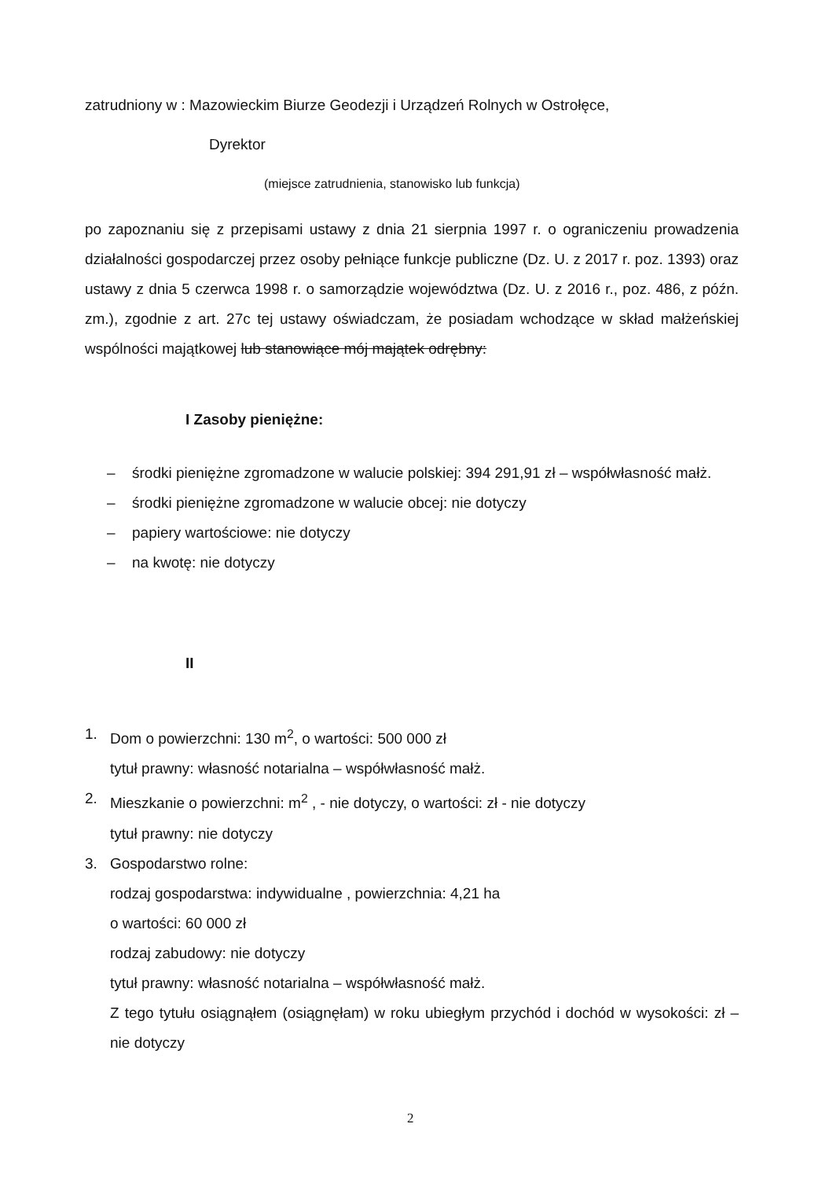zatrudniony w : Mazowieckim Biurze Geodezji i Urządzeń Rolnych w Ostrołęce,
Dyrektor
(miejsce zatrudnienia, stanowisko lub funkcja)
po zapoznaniu się z przepisami ustawy z dnia 21 sierpnia 1997 r. o ograniczeniu prowadzenia działalności gospodarczej przez osoby pełniące funkcje publiczne (Dz. U. z 2017 r. poz. 1393) oraz ustawy z dnia 5 czerwca 1998 r. o samorządzie województwa (Dz. U. z 2016 r., poz. 486, z późn. zm.), zgodnie z art. 27c tej ustawy oświadczam, że posiadam wchodzące w skład małżeńskiej wspólności majątkowej lub stanowiące mój majątek odrębny:
I Zasoby pieniężne:
– środki pieniężne zgromadzone w walucie polskiej: 394 291,91 zł – współwłasność małż.
– środki pieniężne zgromadzone w walucie obcej: nie dotyczy
– papiery wartościowe: nie dotyczy
– na kwotę: nie dotyczy
II
1. Dom o powierzchni: 130 m<sup>2</sup>, o wartości: 500 000 zł
tytuł prawny: własność notarialna – współwłasność małż.
2. Mieszkanie o powierzchni: m<sup>2</sup> , - nie dotyczy, o wartości: zł - nie dotyczy
tytuł prawny: nie dotyczy
3. Gospodarstwo rolne:
rodzaj gospodarstwa: indywidualne , powierzchnia: 4,21 ha
o wartości: 60 000 zł
rodzaj zabudowy: nie dotyczy
tytuł prawny: własność notarialna – współwłasność małż.
Z tego tytułu osiągnąłem (osiągnęłam) w roku ubiegłym przychód i dochód w wysokości: zł – nie dotyczy
2